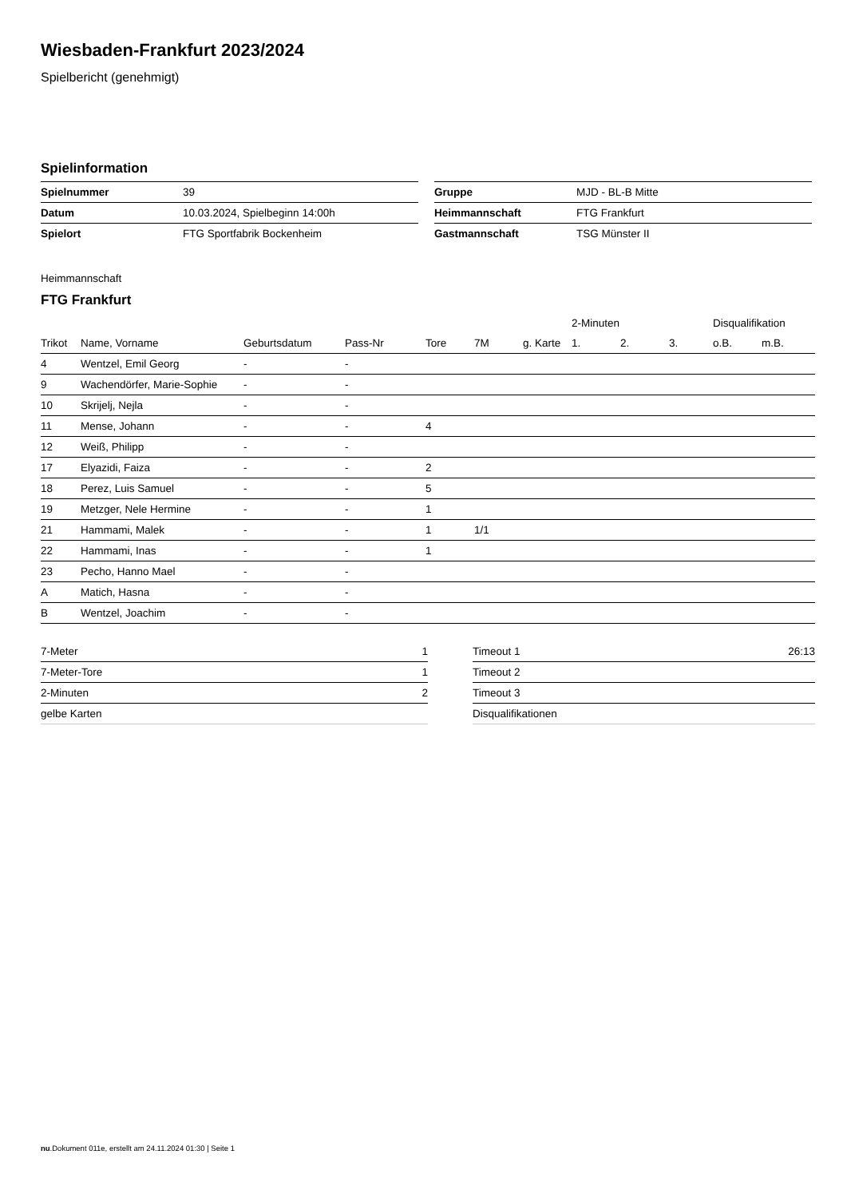Wiesbaden-Frankfurt 2023/2024
Spielbericht (genehmigt)
Spielinformation
| Spielnummer | 39 |
| Datum | 10.03.2024, Spielbeginn 14:00h |
| Spielort | FTG Sportfabrik Bockenheim |
| Gruppe | MJD - BL-B Mitte |
| Heimmannschaft | FTG Frankfurt |
| Gastmannschaft | TSG Münster II |
Heimmannschaft
FTG Frankfurt
| | | | | | | | 2-Minuten | | | Disqualifikation | |
| --- | --- | --- | --- | --- | --- | --- | --- | --- | --- | --- | --- |
| Trikot | Name, Vorname | Geburtsdatum | Pass-Nr | Tore | 7M | g. Karte | 1. | 2. | 3. | o.B. | m.B. |
| 4 | Wentzel, Emil Georg | - | - | | | | | | | | |
| 9 | Wachendörfer, Marie-Sophie | - | - | | | | | | | | |
| 10 | Skrijelj, Nejla | - | - | | | | | | | | |
| 11 | Mense, Johann | - | - | 4 | | | | | | | |
| 12 | Weiß, Philipp | - | - | | | | | | | | |
| 17 | Elyazidi, Faiza | - | - | 2 | | | | | | | |
| 18 | Perez, Luis Samuel | - | - | 5 | | | | | | | |
| 19 | Metzger, Nele Hermine | - | - | 1 | | | | | | | |
| 21 | Hammami, Malek | - | - | 1 | 1/1 | | | | | | |
| 22 | Hammami, Inas | - | - | 1 | | | | | | | |
| 23 | Pecho, Hanno Mael | - | - | | | | | | | | |
| A | Matich, Hasna | - | - | | | | | | | | |
| B | Wentzel, Joachim | - | - | | | | | | | | |
| 7-Meter | 1 |
| 7-Meter-Tore | 1 |
| 2-Minuten | 2 |
| gelbe Karten | |
| Timeout 1 | 26:13 |
| Timeout 2 | |
| Timeout 3 | |
| Disqualifikationen | |
nu.Dokument 011e, erstellt am 24.11.2024 01:30 | Seite 1